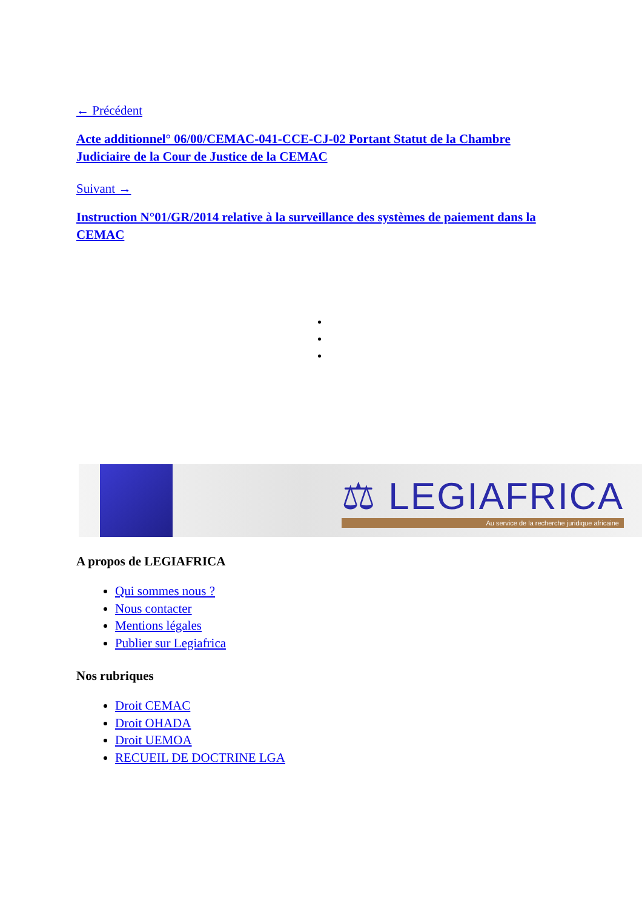← Précédent
Acte additionnel° 06/00/CEMAC-041-CCE-CJ-02 Portant Statut de la Chambre Judiciaire de la Cour de Justice de la CEMAC
Suivant →
Instruction N°01/GR/2014 relative à la surveillance des systèmes de paiement dans la CEMAC
⚖ LEGIAFRICA
Au service de la recherche juridique africaine
A propos de LEGIAFRICA
Qui sommes nous ?
Nous contacter
Mentions légales
Publier sur Legiafrica
Nos rubriques
Droit CEMAC
Droit OHADA
Droit UEMOA
RECUEIL DE DOCTRINE LGA